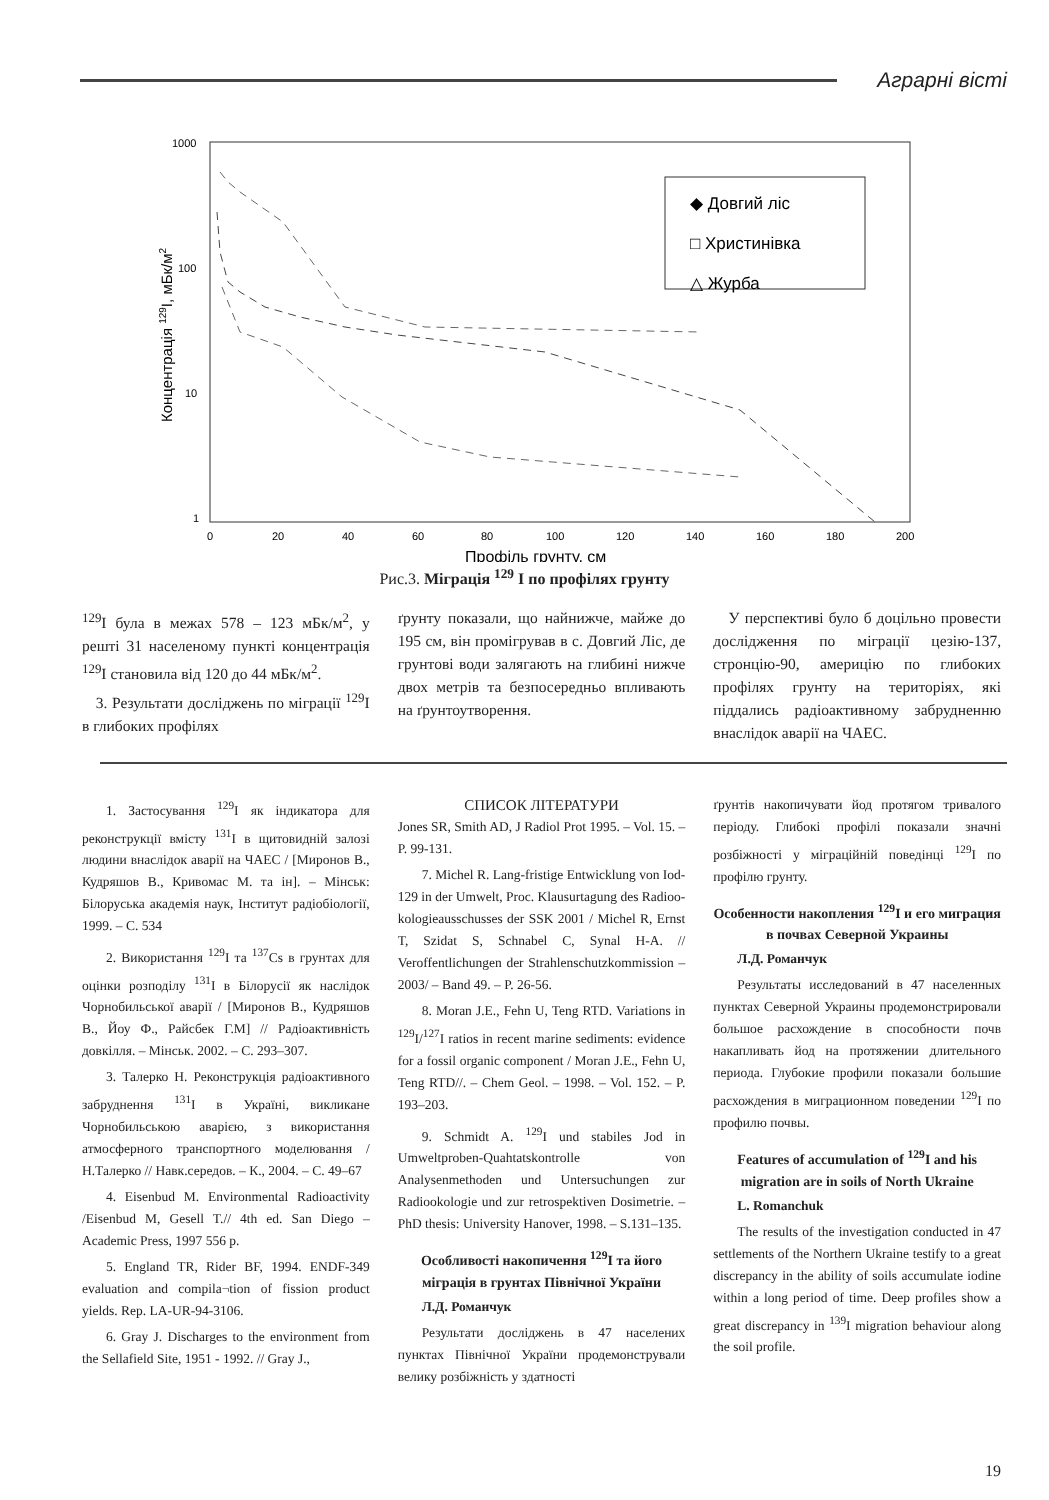Аграрні вісті
1000
100
10
1
0
20
40
60
80
100
120
140
160
180
200
Профіль грунту, см
Концентрація 129I, мБк/м2
◆ Довгий ліс
□ Христинівка
△ Журба
Рис.3. Міграція <sup>129</sup> I по профілях грунту
<sup>129</sup>I була в межах 578 – 123 мБк/м<sup>2</sup>, у решті 31 населеному пункті концентрація <sup>129</sup>I становила від 120 до 44 мБк/м<sup>2</sup>.
3. Результати досліджень по міграції <sup>129</sup>I в глибоких профілях
ґрунту показали, що найнижче, майже до 195 см, він промігрував в с. Довгий Ліс, де грунтові води залягають на глибині нижче двох метрів та безпосередньо впливають на ґрунтоутворення.
У перспективі було б доцільно провести дослідження по міграції цезію-137, стронцію-90, америцію по глибоких профілях грунту на територіях, які піддались радіоактивному забрудненню внаслідок аварії на ЧАЕС.
1. Застосування <sup>129</sup>I як індикатора для реконструкції вмісту <sup>131</sup>I в щитовидній залозі людини внаслідок аварії на ЧАЕС / [Миронов В., Кудряшов В., Кривомас М. та ін]. – Мінськ: Білоруська академія наук, Інститут радіобіології, 1999. – С. 534
2. Використання <sup>129</sup>I та <sup>137</sup>Cs в грунтах для оцінки розподілу <sup>131</sup>I в Білорусії як наслідок Чорнобильської аварії / [Миронов В., Кудряшов В., Йоу Ф., Райсбек Г.М] // Радіоактивність довкілля. – Мінськ. 2002. – С. 293–307.
3. Талерко Н. Реконструкція радіоактивного забруднення <sup>131</sup>I в Україні, викликане Чорнобильською аварією, з використання атмосферного транспортного моделювання / Н.Талерко // Навк.середов. – К., 2004. – С. 49–67
4. Eisenbud M. Environmental Radioactivity /Eisenbud M, Gesell T.// 4th ed. San Diego – Academic Press, 1997 556 p.
5. England TR, Rider BF, 1994. ENDF-349 evaluation and compila¬tion of fission product yields. Rep. LA-UR-94-3106.
6. Gray J. Discharges to the environment from the Sellafield Site, 1951 - 1992. // Gray J.,
СПИСОК ЛІТЕРАТУРИ
Jones SR, Smith AD, J Radiol Prot 1995. – Vol. 15. – P. 99-131.
7. Michel R. Lang-fristige Entwicklung von Iod-129 in der Umwelt, Proc. Klausurtagung des Radioo­kologieausschusses der SSK 2001 / Michel R, Ernst T, Szidat S, Schnabel C, Synal H-A. // Veroffentlichungen der Strahlenschutzkommission – 2003/ – Band 49. – P. 26-56.
8. Moran J.E., Fehn U, Teng RTD. Variations in <sup>129</sup>I/<sup>127</sup>I ratios in recent marine sediments: evidence for a fossil organic component / Moran J.E., Fehn U, Teng RTD//. – Chem Geol. – 1998. – Vol. 152. – P. 193–203.
9. Schmidt A. <sup>129</sup>I und stabiles Jod in Umweltproben-Quahtatskontrolle von Analysenmethoden und Untersuchungen zur Radiookologie und zur retrospektiven Dosimetrie. – PhD thesis: University Hanover, 1998. – S.131–135.
Особливості накопичення <sup>129</sup>I та його міграція в грунтах Північної України
Л.Д. Романчук
Результати досліджень в 47 населених пунктах Північної України продемонстрували велику розбіжність у здатності
ґрунтів накопичувати йод протягом тривалого періоду. Глибокі профілі показали значні розбіжності у міграційній поведінці <sup>129</sup>I по профілю грунту.
Особенности накопления <sup>129</sup>I и его миграция в почвах Северной Украины
Л.Д. Романчук
Результаты исследований в 47 населенных пунктах Северной Украины продемонстрировали большое расхождение в способности почв накапливать йод на протяжении длительного периода. Глубокие профили показали большие расхождения в миграционном поведении <sup>129</sup>I по профилю почвы.
Features of accumulation of <sup>129</sup>I and his migration are in soils of North Ukraine
L. Romanchuk
The results of the investigation conducted in 47 settlements of the Northern Ukraine testify to a great discrepancy in the ability of soils accumulate iodine within a long period of time. Deep profiles show a great discrepancy in <sup>139</sup>I migration behaviour along the soil profile.
19